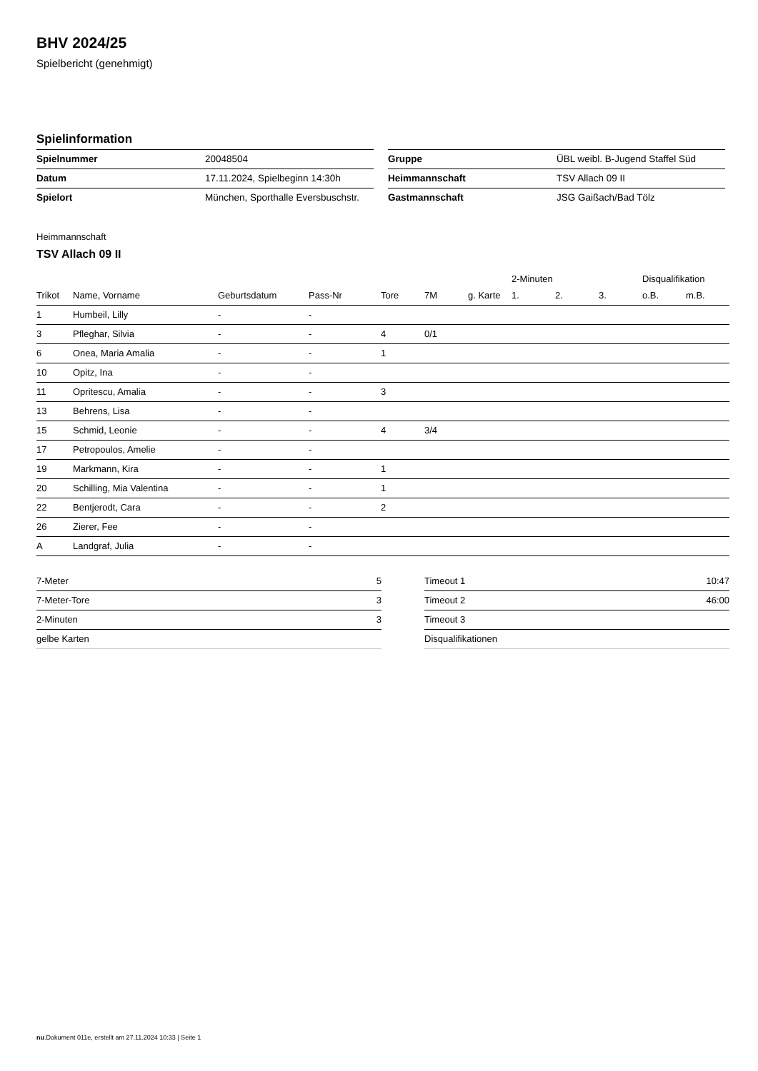BHV 2024/25
Spielbericht (genehmigt)
Spielinformation
| Spielnummer | 20048504 |
| Datum | 17.11.2024, Spielbeginn 14:30h |
| Spielort | München, Sporthalle Eversbuschstr. |
| Gruppe | ÜBL weibl. B-Jugend Staffel Süd |
| Heimmannschaft | TSV Allach 09 II |
| Gastmannschaft | JSG Gaißach/Bad Tölz |
Heimmannschaft
TSV Allach 09 II
| | | | | | | | 2-Minuten | | | Disqualifikation | |
| --- | --- | --- | --- | --- | --- | --- | --- | --- | --- | --- | --- |
| Trikot | Name, Vorname | Geburtsdatum | Pass-Nr | Tore | 7M | g. Karte | 1. | 2. | 3. | o.B. | m.B. |
| 1 | Humbeil, Lilly | - | - | | | | | | | | |
| 3 | Pfleghar, Silvia | - | - | 4 | 0/1 | | | | | | |
| 6 | Onea, Maria Amalia | - | - | 1 | | | | | | | |
| 10 | Opitz, Ina | - | - | | | | | | | | |
| 11 | Opritescu, Amalia | - | - | 3 | | | | | | | |
| 13 | Behrens, Lisa | - | - | | | | | | | | |
| 15 | Schmid, Leonie | - | - | 4 | 3/4 | | | | | | |
| 17 | Petropoulos, Amelie | - | - | | | | | | | | |
| 19 | Markmann, Kira | - | - | 1 | | | | | | | |
| 20 | Schilling, Mia Valentina | - | - | 1 | | | | | | | |
| 22 | Bentjerodt, Cara | - | - | 2 | | | | | | | |
| 26 | Zierer, Fee | - | - | | | | | | | | |
| A | Landgraf, Julia | - | - | | | | | | | | |
| 7-Meter | 5 |
| 7-Meter-Tore | 3 |
| 2-Minuten | 3 |
| gelbe Karten | |
| Timeout 1 | 10:47 |
| Timeout 2 | 46:00 |
| Timeout 3 | |
| Disqualifikationen | |
nu.Dokument 011e, erstellt am 27.11.2024 10:33 | Seite 1